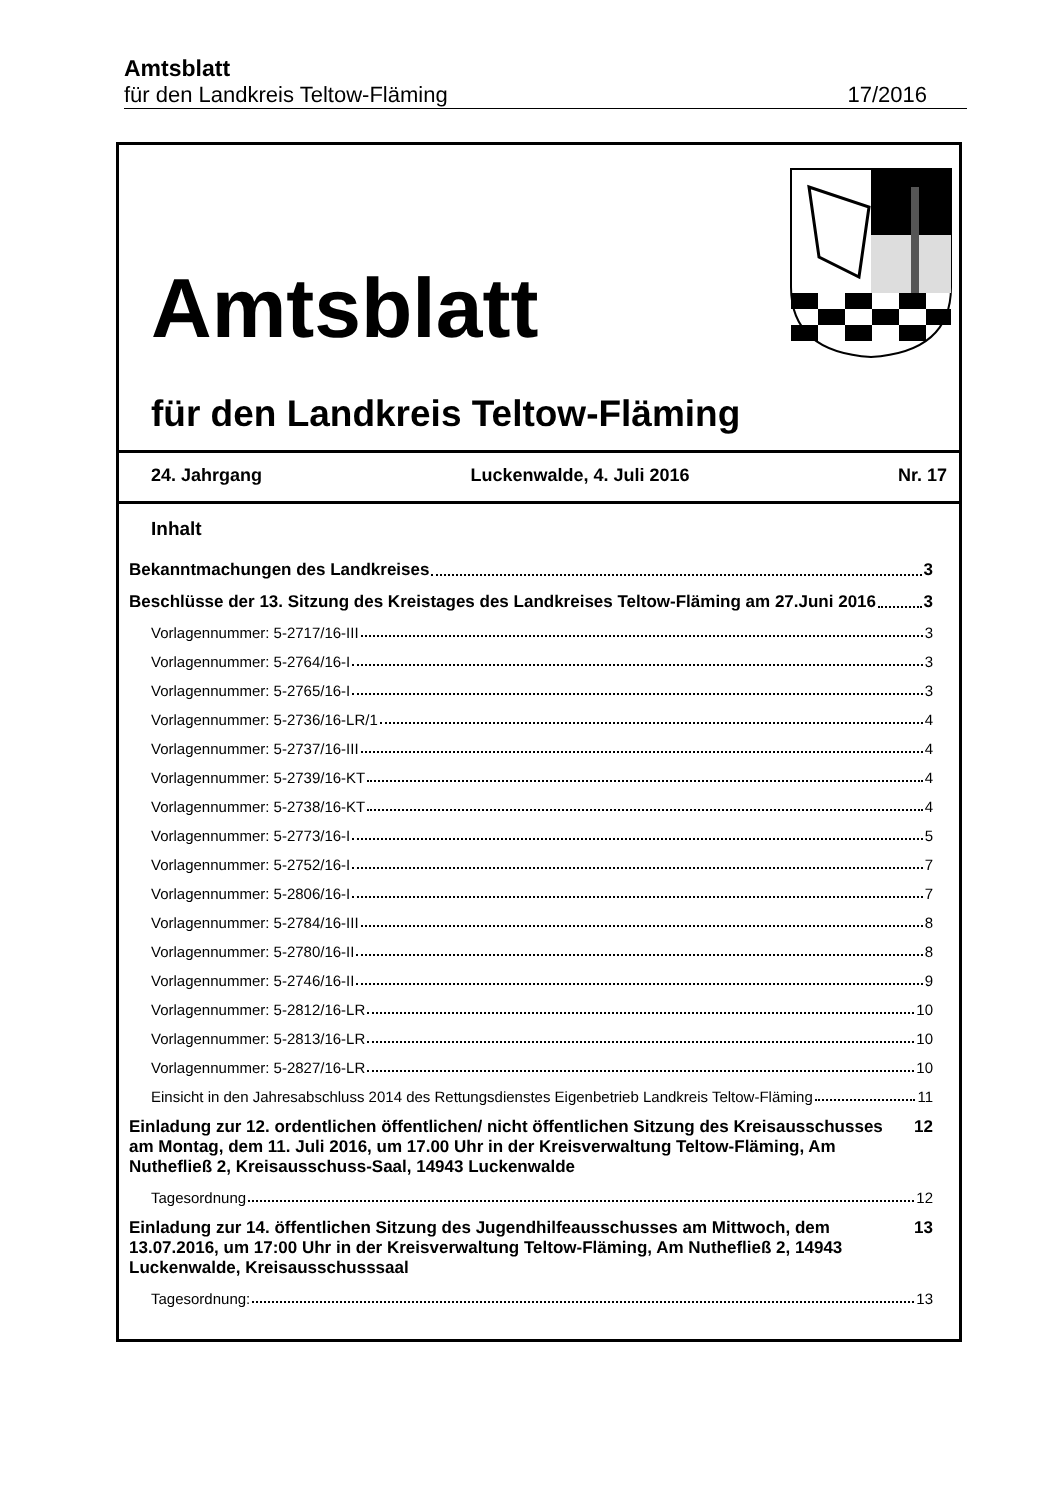Amtsblatt
für den Landkreis Teltow-Fläming 17/2016
Amtsblatt
für den Landkreis Teltow-Fläming
24. Jahrgang Luckenwalde, 4. Juli 2016 Nr. 17
Inhalt
Bekanntmachungen des Landkreises 3
Beschlüsse der 13. Sitzung des Kreistages des Landkreises Teltow-Fläming am 27.Juni 2016 3
Vorlagennummer: 5-2717/16-III 3
Vorlagennummer: 5-2764/16-I 3
Vorlagennummer: 5-2765/16-I 3
Vorlagennummer: 5-2736/16-LR/1 4
Vorlagennummer: 5-2737/16-III 4
Vorlagennummer: 5-2739/16-KT 4
Vorlagennummer: 5-2738/16-KT 4
Vorlagennummer: 5-2773/16-I 5
Vorlagennummer: 5-2752/16-I 7
Vorlagennummer: 5-2806/16-I 7
Vorlagennummer: 5-2784/16-III 8
Vorlagennummer: 5-2780/16-II 8
Vorlagennummer: 5-2746/16-II 9
Vorlagennummer: 5-2812/16-LR 10
Vorlagennummer: 5-2813/16-LR 10
Vorlagennummer: 5-2827/16-LR 10
Einsicht in den Jahresabschluss 2014 des Rettungsdienstes Eigenbetrieb Landkreis Teltow-Fläming 11
Einladung zur 12. ordentlichen öffentlichen/ nicht öffentlichen Sitzung des Kreisausschusses am Montag, dem 11. Juli 2016, um 17.00 Uhr in der Kreisverwaltung Teltow-Fläming, Am Nuthefließ 2, Kreisausschuss-Saal, 14943 Luckenwalde 12
Tagesordnung 12
Einladung zur 14. öffentlichen Sitzung des Jugendhilfeausschusses am Mittwoch, dem 13.07.2016, um 17:00 Uhr in der Kreisverwaltung Teltow-Fläming, Am Nuthefließ 2, 14943 Luckenwalde, Kreisausschusssaal 13
Tagesordnung: 13